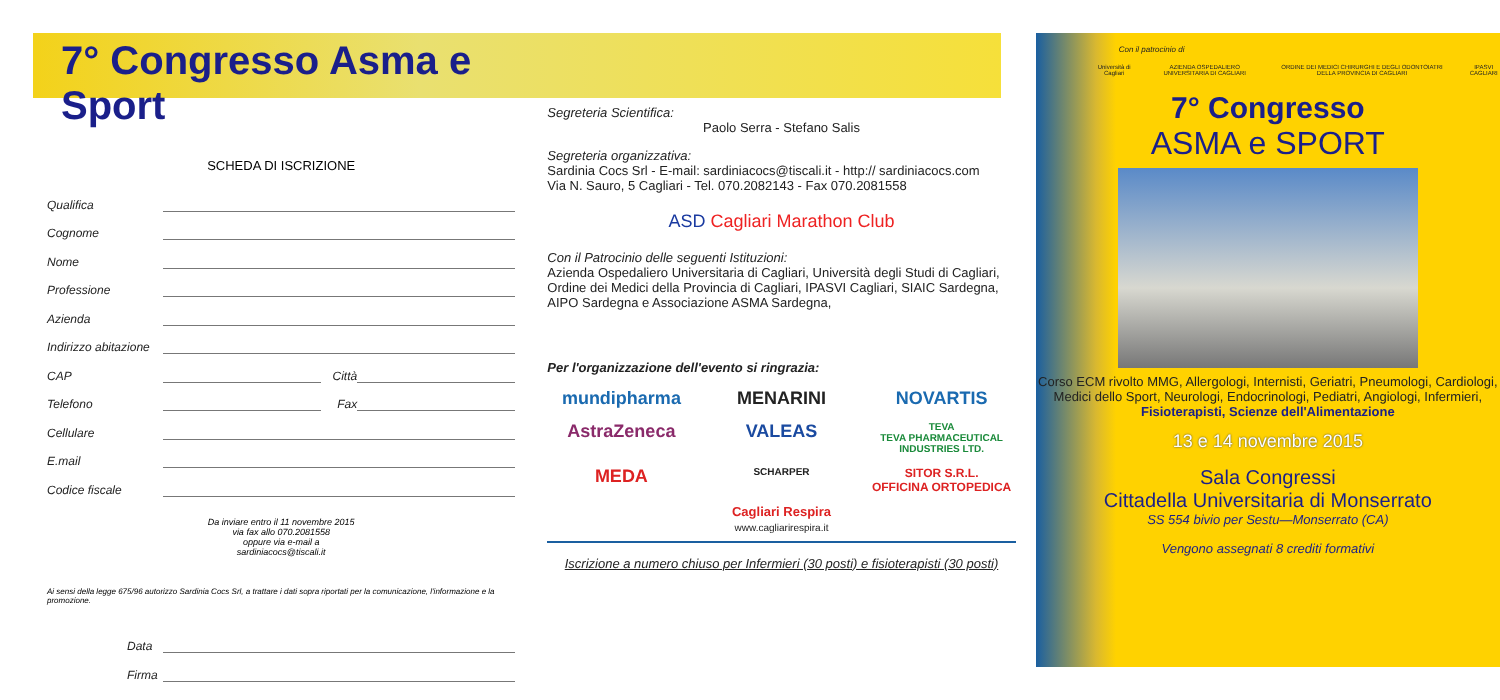7° Congresso Asma e Sport
SCHEDA DI ISCRIZIONE
Qualifica
Cognome
Nome
Professione
Azienda
Indirizzo abitazione
CAP
Città
Telefono
Fax
Cellulare
E.mail
Codice fiscale
Da inviare entro il 11 novembre 2015
via fax allo 070.2081558
oppure via e-mail a
sardiniacocs@tiscali.it
Ai sensi della legge 675/96 autorizzo Sardinia Cocs Srl, a trattare i dati sopra riportati per la comunicazione, l'informazione e la promozione.
Data
Firma
Segreteria Scientifica:
Paolo Serra - Stefano Salis
Segreteria organizzativa:
Sardinia Cocs Srl - E-mail: sardiniacocs@tiscali.it - http:// sardiniacocs.com
Via N. Sauro, 5 Cagliari - Tel. 070.2082143 - Fax 070.2081558
ASD Cagliari Marathon Club
Con il Patrocinio delle seguenti Istituzioni:
Azienda Ospedaliero Universitaria di Cagliari, Università degli Studi di Cagliari, Ordine dei Medici della Provincia di Cagliari, IPASVI Cagliari, SIAIC Sardegna, AIPO Sardegna e Associazione ASMA Sardegna,
Per l'organizzazione dell'evento si ringrazia:
mundipharma
MENARINI
NOVARTIS
AstraZeneca
VALEAS
TEVA
TEVA PHARMACEUTICAL INDUSTRIES LTD.
MEDA
SCHARPER
SITOR S.R.L.
OFFICINA ORTOPEDICA
Cagliari Respira
www.cagliarirespira.it
Iscrizione a numero chiuso per Infermieri (30 posti) e fisioterapisti (30 posti)
Con il patrocinio di
Università di Cagliari AZIENDA OSPEDALIERO UNIVERSITARIA DI CAGLIARI ORDINE DEI MEDICI CHIRURGHI E DEGLI ODONTOIATRI DELLA PROVINCIA DI CAGLIARI IPASVI CAGLIARI
7° Congresso
ASMA e SPORT
Corso ECM rivolto MMG, Allergologi, Internisti, Geriatri, Pneumologi, Cardiologi, Medici dello Sport, Neurologi, Endocrinologi, Pediatri, Angiologi, Infermieri,
Fisioterapisti, Scienze dell'Alimentazione
13 e 14 novembre 2015
Sala Congressi
Cittadella Universitaria di Monserrato
SS 554 bivio per Sestu—Monserrato (CA)
Vengono assegnati 8 crediti formativi